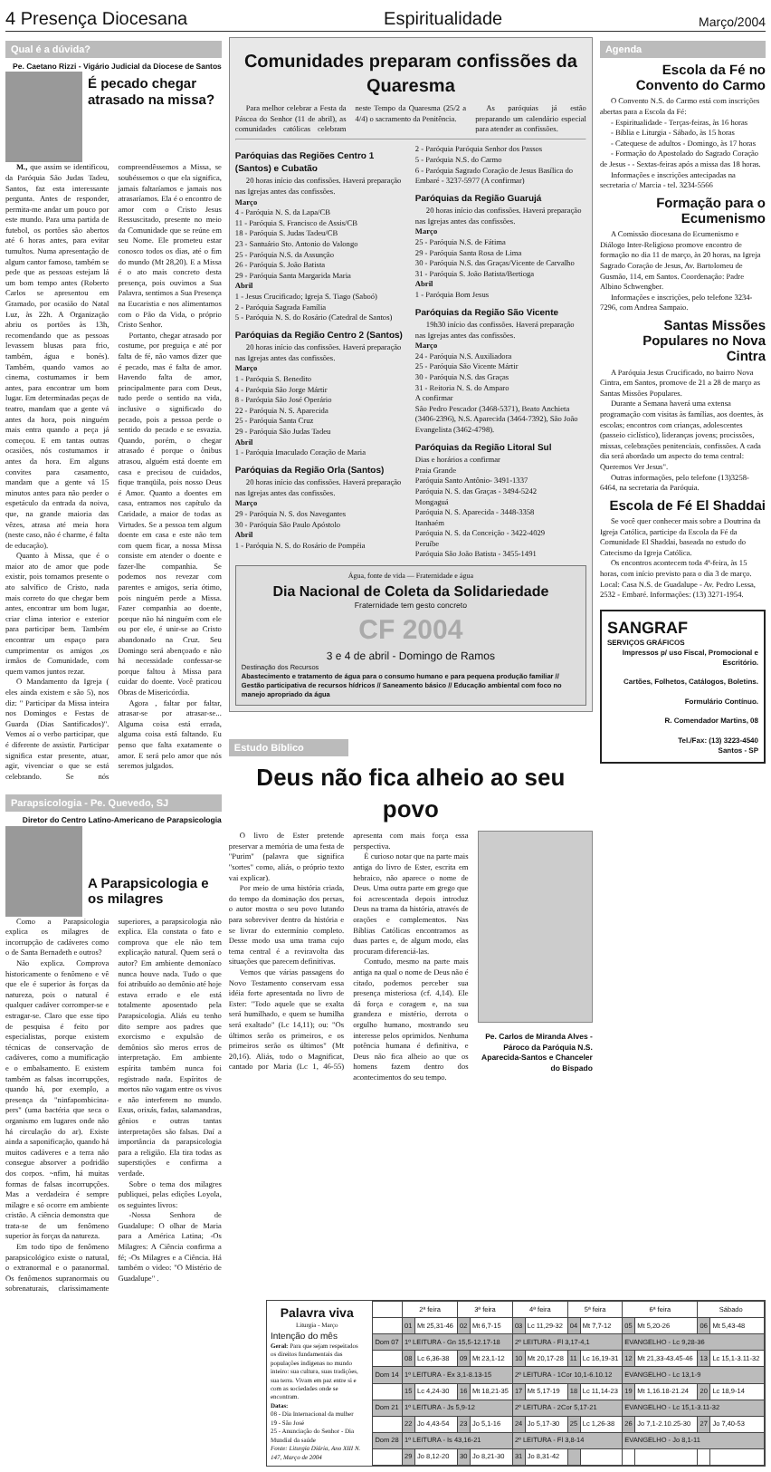4 Presença Diocesana Espiritualidade Março/2004
Qual é a dúvida?
Pe. Caetano Rizzi - Vigário Judicial da Diocese de Santos
É pecado chegar atrasado na missa?
M., que assim se identificou, da Paróquia São Judas Tadeu, Santos, faz esta interessante pergunta. Antes de responder, permita-me andar um pouco por este mundo. Para uma partida de futebol, os portões são abertos até 6 horas antes, para evitar tumultos. Numa apresentação de algum cantor famoso, também se pede que as pessoas estejam lá um bom tempo antes (Roberto Carlos se apresentou em Gramado, por ocasião do Natal Luz, às 22h. A Organização abriu os portões às 13h, recomendando que as pessoas levassem blusas para frio, também, água e bonés). Também, quando vamos ao cinema, costumamos ir bem antes, para encontrar um bom lugar. Em determinadas peças de teatro, mandam que a gente vá antes da hora, pois ninguém mais entra quando a peça já começou. E em tantas outras ocasiões, nós costumamos ir antes da hora. Em alguns convites para casamento, mandam que a gente vá 15 minutos antes para não perder o espetáculo da entrada da noiva, que, na grande maioria das vêzes, atrasa até meia hora (neste caso, não é charme, é falta de educação).
Quanto à Missa, que é o maior ato de amor que pode existir, pois tornamos presente o ato salvífico de Cristo, nada mais correto do que chegar bem antes, encontrar um bom lugar, criar clima interior e exterior para participar bem. Também encontrar um espaço para cumprimentar os amigos ,os irmãos de Comunidade, com quem vamos juntos rezar.
O Mandamento da Igreja ( eles ainda existem e são 5), nos diz: " Participar da Missa inteira nos Domingos e Festas de Guarda (Dias Santificados)". Vemos aí o verbo participar, que é diferente de assistir. Participar significa estar presente, atuar, agir, vivenciar o que se está celebrando. Se nós compreendêssemos a Missa, se soubéssemos o que ela significa, jamais faltaríamos e jamais nos atrasaríamos. Ela é o encontro de amor com o Cristo Jesus Ressuscitado, presente no meio da Comunidade que se reúne em seu Nome. Ele prometeu estar conosco todos os dias, até o fim do mundo (Mt 28,20). E a Missa é o ato mais concreto desta presença, pois ouvimos a Sua Palavra, sentimos a Sua Presença na Eucaristia e nos alimentamos com o Pão da Vida, o próprio Cristo Senhor.
Portanto, chegar atrasado por costume, por preguiça e até por falta de fé, não vamos dizer que é pecado, mas é falta de amor. Havendo falta de amor, principalmente para com Deus, tudo perde o sentido na vida, inclusive o significado do pecado, pois a pessoa perde o sentido do pecado e se esvazia. Quando, porém, o chegar atrasado é porque o ônibus atrasou, alguém está doente em casa e precisou de cuidados, fique tranqüila, pois nosso Deus é Amor. Quanto a doentes em casa, entramos nos capítulo da Caridade, a maior de todas as Virtudes. Se a pessoa tem algum doente em casa e este não tem com quem ficar, a nossa Missa consiste em atender o doente e fazer-lhe companhia. Se podemos nos revezar com parentes e amigos, seria ótimo, pois ninguém perde a Missa. Fazer companhia ao doente, porque não há ninguém com ele ou por ele, é unir-se ao Cristo abandonado na Cruz. Seu Domingo será abençoado e não há necessidade confessar-se porque faltou à Missa para cuidar do doente. Você praticou Obras de Misericórdia.
Agora , faltar por faltar, atrasar-se por atrasar-se... Alguma coisa está errada, alguma coisa está faltando. Eu penso que falta exatamente o amor. E será pelo amor que nós seremos julgados.
Parapsicologia - Pe. Quevedo, SJ
Diretor do Centro Latino-Americano de Parapsicologia
A Parapsicologia e os milagres
Como a Parapsicologia explica os milagres de incorrupção de cadáveres como o de Santa Bernadeth e outros?
Não explica. Comprova historicamente o fenômeno e vê que ele é superior às forças da natureza, pois o natural é qualquer cadáver corromper-se e estragar-se. Claro que esse tipo de pesquisa é feito por especialistas, porque existem técnicas de conservação de cadáveres, como a mumificação e o embalsamento. E existem também as falsas incorrupções, quando há, por exemplo, a presença da "ninfapombicina-pers" (uma bactéria que seca o organismo em lugares onde não há circulação do ar). Existe ainda a saponificação, quando há muitos cadáveres e a terra não consegue absorver a podridão dos corpos. ~nfim, há muitas formas de falsas incorrupções. Mas a verdadeira é sempre milagre e só ocorre em ambiente cristão. A ciência demonstra que trata-se de um fenômeno superior às forças da natureza.
Em todo tipo de fenômeno parapsicológico existe o natural, o extranormal e o paranormal. Os fenômenos supranormais ou sobrenaturais, clarissimamente superiores, a parapsicologia não explica. Ela constata o fato e comprova que ele não tem explicação natural. Quem será o autor? Em ambiente demoníaco nunca houve nada. Tudo o que foi atribuído ao demônio até hoje estava errado e ele está totalmente aposentado pela Parapsicologia. Aliás eu tenho dito sempre aos padres que exorcismo e expulsão de demônios são meros erros de interpretação. Em ambiente espírita também nunca foi registrado nada. Espíritos de mortos não vagam entre os vivos e não interferem no mundo. Exus, orixás, fadas, salamandras, gênios e outras tantas interpretações são falsas. Daí a importância da parapsicologia para a religião. Ela tira todas as superstições e confirma a verdade.
Sobre o tema dos milagres publiquei, pelas edições Loyola, os seguintes livros:
-Nossa Senhora de Guadalupe: O olhar de Maria para a América Latina; -Os Milagres: A Ciência confirma a fé; -Os Milagres e a Ciência. Há também o video: "O Mistério de Guadalupe" .
Comunidades preparam confissões da Quaresma
Para melhor celebrar a Festa da Páscoa do Senhor (11 de abril), as comunidades católicas celebram neste Tempo da Quaresma (25/2 a 4/4) o sacramento da Penitência.
As paróquias já estão preparando um calendário especial para atender as confissões.
Paróquias das Regiões Centro 1 (Santos) e Cubatão
20 horas início das confissões. Haverá preparação nas Igrejas antes das confissões.
Março
4 - Paróquia N. S. da Lapa/CB
11 - Paróquia S. Francisco de Assis/CB
18 - Paróquia S. Judas Tadeu/CB
23 - Santuário Sto. Antonio do Valongo
25 - Paróquia N.S. da Assunção
26 - Paróquia S. João Batista
29 - Paróquia Santa Margarida Maria
Abril
1 - Jesus Crucificado; Igreja S. Tiago (Saboó)
2 - Paróquia Sagrada Família
5 - Paróquia N. S. do Rosário (Catedral de Santos)
Paróquias da Região Centro 2 (Santos)
20 horas início das confissões. Haverá preparação nas Igrejas antes das confissões.
Março
1 - Paróquia S. Benedito
4 - Paróquia São Jorge Mártir
8 - Paróquia São José Operário
22 - Paróquia N. S. Aparecida
25 - Paróquia Santa Cruz
29 - Paróquia São Judas Tadeu
Abril
1 - Paróquia Imaculado Coração de Maria
Paróquias da Região Orla (Santos)
20 horas início das confissões. Haverá preparação nas Igrejas antes das confissões.
Março
29 - Paróquia N. S. dos Navegantes
30 - Paróquia São Paulo Apóstolo
Abril
1 - Paróquia N. S. do Rosário de Pompéia
2 - Paróquia Paróquia Senhor dos Passos
5 - Paróquia N.S. do Carmo
6 - Paróquia Sagrado Coração de Jesus Basílica do Embaré - 3237-5977 (A confirmar)
Paróquias da Região Guarujá
20 horas início das confissões. Haverá preparação nas Igrejas antes das confissões.
Março
25 - Paróquia N.S. de Fátima
29 - Paróquia Santa Rosa de Lima
30 - Paróquia N.S. das Graças/Vicente de Carvalho
31 - Paróquia S. João Batista/Bertioga
Abril
1 - Paróquia Bom Jesus
Paróquias da Região São Vicente
19h30 início das confissões. Haverá preparação nas Igrejas antes das confissões.
Março
24 - Paróquia N.S. Auxiliadora
25 - Paróquia São Vicente Mártir
30 - Paróquia N.S. das Graças
31 - Reitoria N. S. do Amparo
A confirmar
São Pedro Pescador (3468-5371), Beato Anchieta (3406-2396), N.S. Aparecida (3464-7392), São João Evangelista (3462-4798).
Paróquias da Região Litoral Sul
Dias e horários a confirmar
Praia Grande
Paróquia Santo Antônio- 3491-1337
Paróquia N. S. das Graças - 3494-5242
Mongaguá
Paróquia N. S. Aparecida - 3448-3358
Itanhaém
Paróquia N. S. da Conceição - 3422-4029
Peruíbe
Paróquia São João Batista - 3455-1491
Água, fonte de vida — Fraternidade e água
Dia Nacional de Coleta da Solidariedade
Fraternidade tem gesto concreto
CF 2004
3 e 4 de abril - Domingo de Ramos
Destinação dos Recursos
Abastecimento e tratamento de água para o consumo humano e para pequena produção familiar // Gestão participativa de recursos hídricos // Saneamento básico // Educação ambiental com foco no manejo apropriado da água
Estudo Bíblico
Deus não fica alheio ao seu povo
O livro de Ester pretende preservar a memória de uma festa de "Purim" (palavra que significa "sortes" como, aliás, o próprio texto vai explicar).
Por meio de uma história criada, do tempo da dominação dos persas, o autor mostra o seu povo lutando para sobreviver dentro da história e se livrar do extermínio completo. Desse modo usa uma trama cujo tema central é a reviravolta das situações que parecem definitivas.
Vemos que várias passagens do Novo Testamento conservam essa idéia forte apresentada no livro de Ester: "Todo aquele que se exalta será humilhado, e quem se humilha será exaltado" (Lc 14,11); ou: "Os últimos serão os primeiros, e os primeiros serão os últimos" (Mt 20,16). Aliás, todo o Magnificat, cantado por Maria (Lc 1, 46-55) apresenta com mais força essa perspectiva.
É curioso notar que na parte mais antiga do livro de Ester, escrita em hebraico, não aparece o nome de Deus. Uma outra parte em grego que foi acrescentada depois introduz Deus na trama da história, através de orações e complementos. Nas Bíblias Católicas encontramos as duas partes e, de algum modo, elas procuram diferenciá-las.
Contudo, mesmo na parte mais antiga na qual o nome de Deus não é citado, podemos perceber sua presença misteriosa (cf. 4,14). Ele dá força e coragem e, na sua grandeza e mistério, derrota o orgulho humano, mostrando seu interesse pelos oprimidos. Nenhuma potência humana é definitiva, e Deus não fica alheio ao que os homens fazem dentro dos acontecimentos do seu tempo.
Pe. Carlos de Miranda Alves - Pároco da Paróquia N.S. Aparecida-Santos e Chanceler do Bispado
Agenda
Escola da Fé no Convento do Carmo
O Convento N.S. do Carmo está com inscrições abertas para a Escola da Fé:
- Espiritualidade - Terças-feiras, às 16 horas
- Bíblia e Liturgia - Sábado, às 15 horas
- Catequese de adultos - Domingo, às 17 horas
- Formação do Apostolado do Sagrado Coração de Jesus - - Sextas-feiras após a missa das 18 horas.
Informações e inscrições antecipadas na secretaria c/ Marcia - tel. 3234-5566
Formação para o Ecumenismo
A Comissão diocesana do Ecumenismo e Diálogo Inter-Religioso promove encontro de formação no dia 11 de março, às 20 horas, na Igreja Sagrado Coração de Jesus, Av. Bartolomeu de Gusmão, 114, em Santos. Coordenação: Padre Albino Schwengber.
Informações e inscrições, pelo telefone 3234-7296, com Andrea Sampaio.
Santas Missões Populares no Nova Cintra
A Paróquia Jesus Crucificado, no bairro Nova Cintra, em Santos, promove de 21 a 28 de março as Santas Missões Populares.
Durante a Semana haverá uma extensa programação com visitas às famílias, aos doentes, às escolas; encontros com crianças, adolescentes (passeio ciclístico), lideranças jovens; procissões, missas, celebrações penitenciais, confissões. A cada dia será abordado um aspecto do tema central: Queremos Ver Jesus".
Outras informações, pelo telefone (13)3258-6464, na secretaria da Paróquia.
Escola de Fé El Shaddai
Se você quer conhecer mais sobre a Doutrina da Igreja Católica, participe da Escola da Fé da Comunidade El Shaddai, baseada no estudo do Catecismo da Igreja Católica.
Os encontros acontecem toda 4ª-feira, às 15 horas, com início previsto para o dia 3 de março. Local: Casa N.S. de Guadalupe - Av. Pedro Lessa, 2532 - Embaré. Informações: (13) 3271-1954.
SANGRAF
SERVIÇOS GRÁFICOS
Impressos p/ uso Fiscal, Promocional e Escritório.
Cartões, Folhetos, Catálogos, Boletins.
Formulário Contínuo.
R. Comendador Martins, 08
Tel./Fax: (13) 3223-4540
Santos - SP
Palavra viva
Liturgia - Março
Intenção do mês
Geral: Para que sejam respeitados os direitos fundamentais das populações indígenas no mundo inteiro: sua cultura, suas tradições, sua terra. Vivam em paz entre si e com as sociedades onde se encontram.
Datas:
08 - Dia Internacional da mulher
19 - São José
25 - Anunciação do Senhor - Dia Mundial da saúde
Fonte: Liturgia Diária, Ano XIII N. 147, Março de 2004
| | 2ª feira | | 3ª feira | | 4ª feira | | 5ª feira | | 6ª feira | | Sábado | |
| --- | --- | --- | --- | --- | --- | --- | --- | --- | --- | --- | --- | --- |
| | 01 | Mt 25,31-46 | 02 | Mt 6,7-15 | 03 | Lc 11,29-32 | 04 | Mt 7,7-12 | 05 | Mt 5,20-26 | 06 | Mt 5,43-48 |
| Dom 07 | 1º LEITURA - Gn 15,5-12.17-18 | | | | 2º LEITURA - Fl 3,17-4,1 | | | | EVANGELHO - Lc 9,28-36 | | | |
| | 08 | Lc 6,36-38 | 09 | Mt 23,1-12 | 10 | Mt 20,17-28 | 11 | Lc 16,19-31 | 12 | Mt 21,33-43.45-46 | 13 | Lc 15,1-3.11-32 |
| Dom 14 | 1º LEITURA - Ex 3,1-8.13-15 | | | | 2º LEITURA - 1Cor 10,1-6.10.12 | | | | EVANGELHO - Lc 13,1-9 | | | |
| | 15 | Lc 4,24-30 | 16 | Mt 18,21-35 | 17 | Mt 5,17-19 | 18 | Lc 11,14-23 | 19 | Mt 1,16.18-21.24 | 20 | Lc 18,9-14 |
| Dom 21 | 1º LEITURA - Js 5,9-12 | | | | 2º LEITURA - 2Cor 5,17-21 | | | | EVANGELHO - Lc 15,1-3.11-32 | | | |
| | 22 | Jo 4,43-54 | 23 | Jo 5,1-16 | 24 | Jo 5,17-30 | 25 | Lc 1,26-38 | 26 | Jo 7,1-2.10.25-30 | 27 | Jo 7,40-53 |
| Dom 28 | 1º LEITURA - Is 43,16-21 | | | | 2º LEITURA - Fl 3,8-14 | | | | EVANGELHO - Jo 8,1-11 | | | |
| | 29 | Jo 8,12-20 | 30 | Jo 8,21-30 | 31 | Jo 8,31-42 | | | | | | |